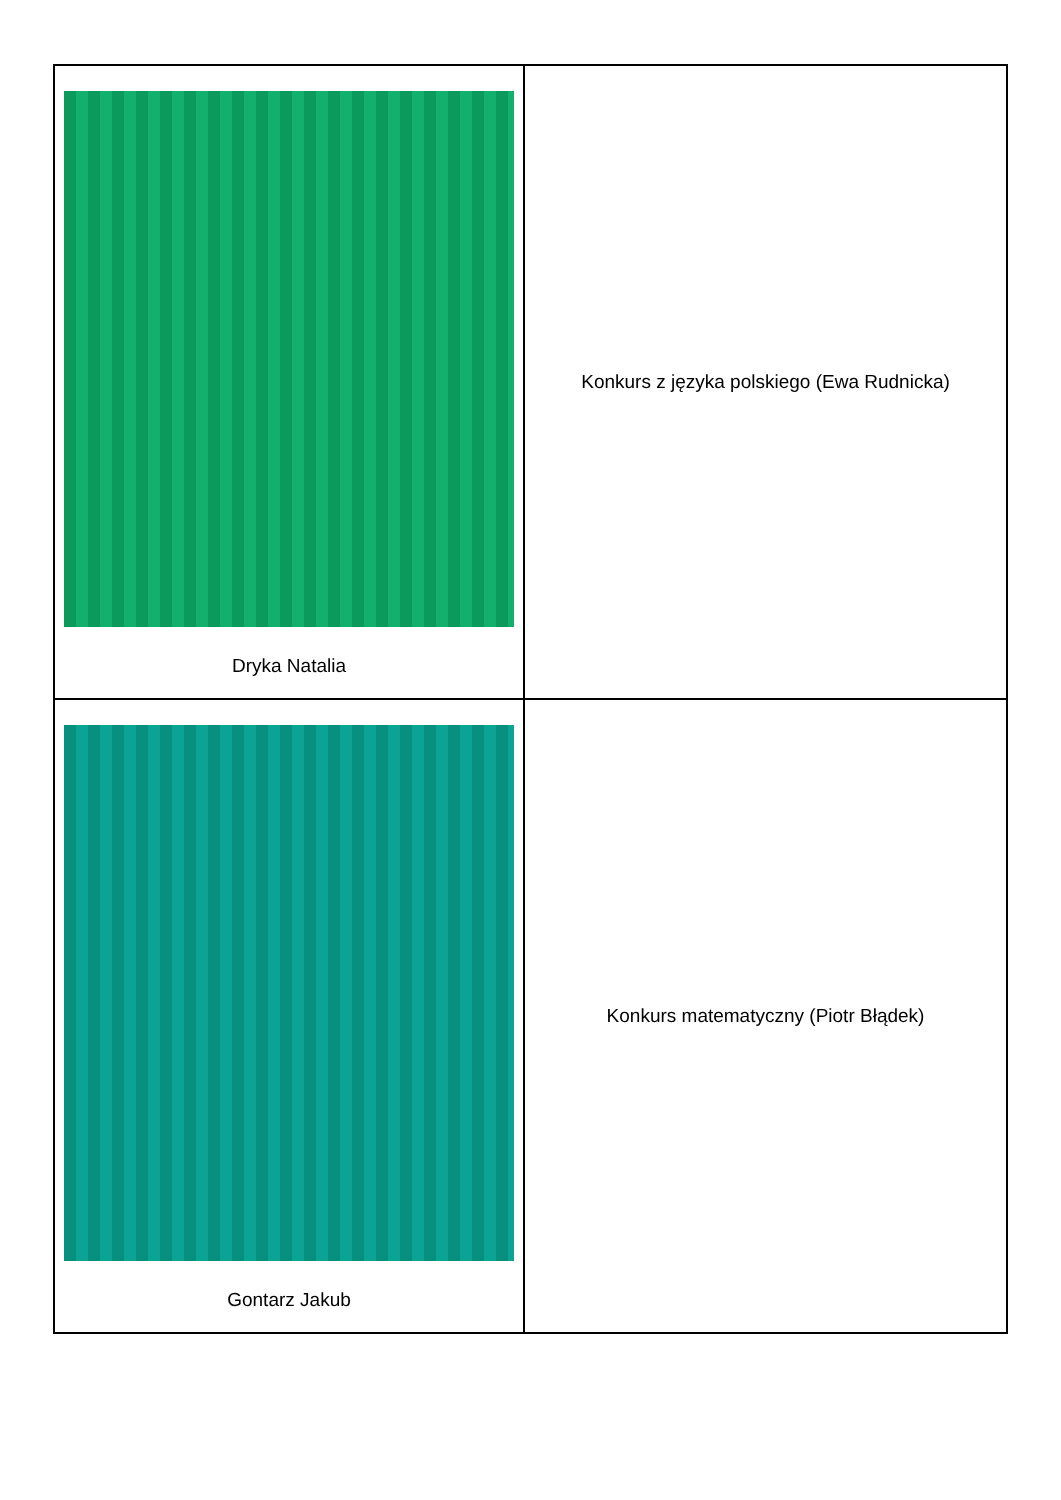| Dryka Natalia | Konkurs z języka polskiego (Ewa Rudnicka) |
| Gontarz Jakub | Konkurs matematyczny (Piotr Błądek) |